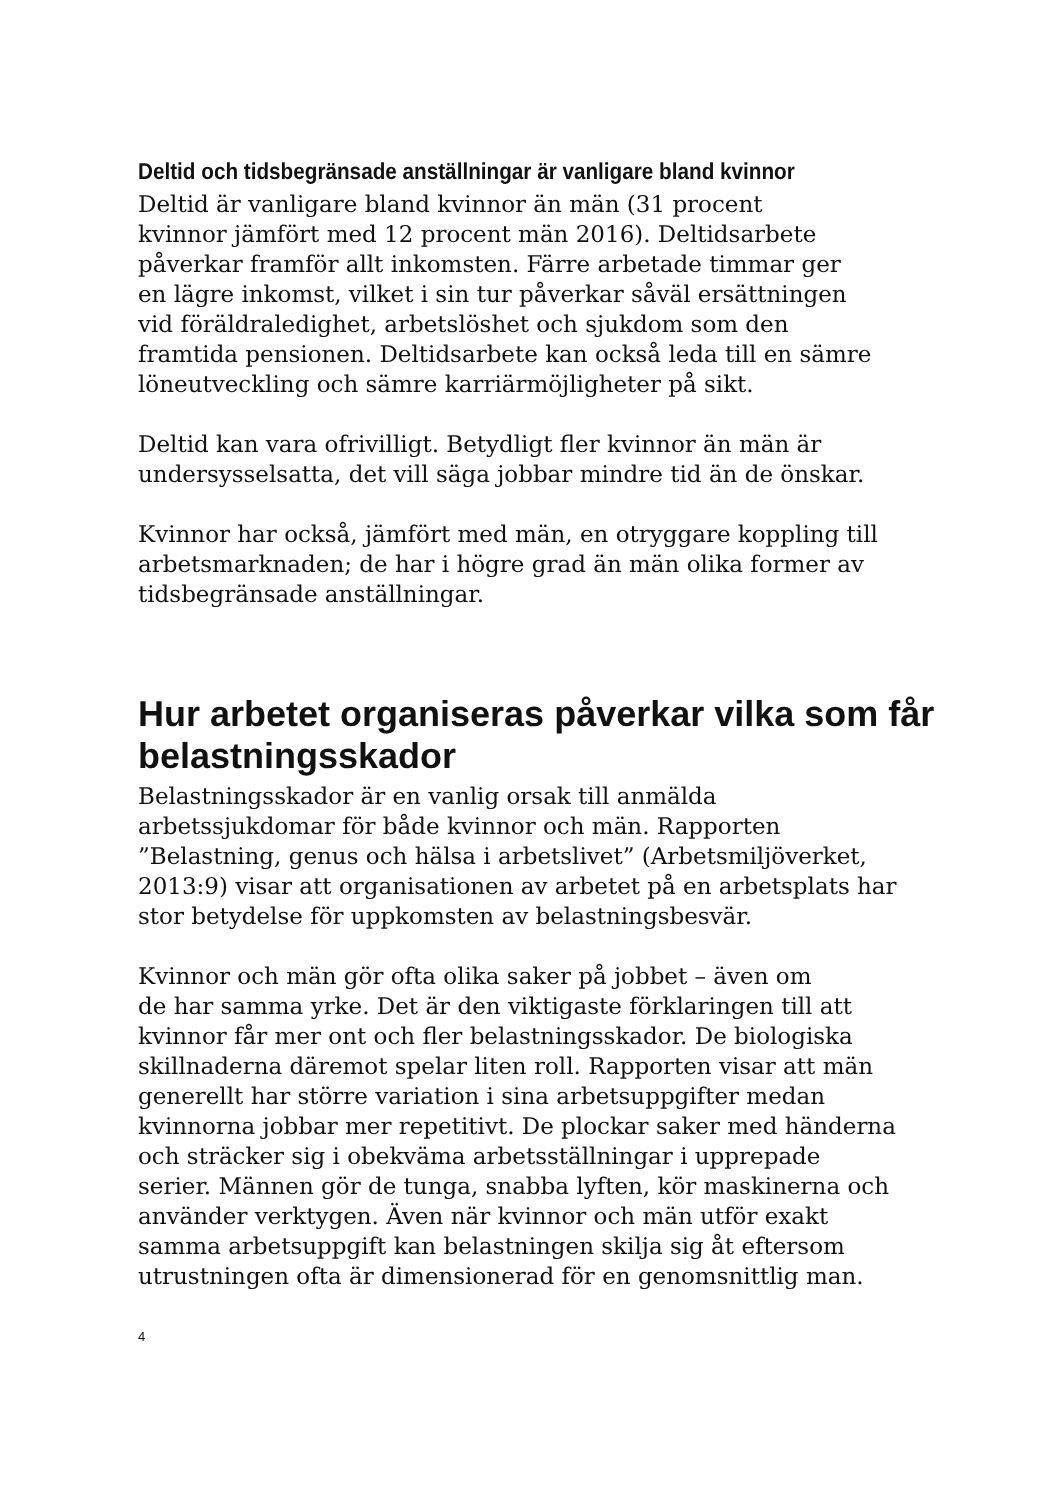Deltid och tidsbegränsade anställningar är vanligare bland kvinnor
Deltid är vanligare bland kvinnor än män (31 procent
kvinnor jämfört med 12 procent män 2016). Deltidsarbete
påverkar framför allt inkomsten. Färre arbetade timmar ger
en lägre inkomst, vilket i sin tur påverkar såväl ersättningen
vid föräldraledighet, arbetslöshet och sjukdom som den
framtida pensionen. Deltidsarbete kan också leda till en sämre
löneutveckling och sämre karriärmöjligheter på sikt.
Deltid kan vara ofrivilligt. Betydligt fler kvinnor än män är
undersysselsatta, det vill säga jobbar mindre tid än de önskar.
Kvinnor har också, jämfört med män, en otryggare koppling till
arbetsmarknaden; de har i högre grad än män olika former av
tidsbegränsade anställningar.
Hur arbetet organiseras påverkar vilka som får belastningsskador
Belastningsskador är en vanlig orsak till anmälda
arbetssjukdomar för både kvinnor och män. Rapporten
”Belastning, genus och hälsa i arbetslivet” (Arbetsmiljöverket,
2013:9) visar att organisationen av arbetet på en arbetsplats har
stor betydelse för uppkomsten av belastningsbesvär.
Kvinnor och män gör ofta olika saker på jobbet – även om
de har samma yrke. Det är den viktigaste förklaringen till att
kvinnor får mer ont och fler belastningsskador. De biologiska
skillnaderna däremot spelar liten roll. Rapporten visar att män
generellt har större variation i sina arbetsuppgifter medan
kvinnorna jobbar mer repetitivt. De plockar saker med händerna
och sträcker sig i obekväma arbetsställningar i upprepade
serier. Männen gör de tunga, snabba lyften, kör maskinerna och
använder verktygen. Även när kvinnor och män utför exakt
samma arbetsuppgift kan belastningen skilja sig åt eftersom
utrustningen ofta är dimensionerad för en genomsnittlig man.
4